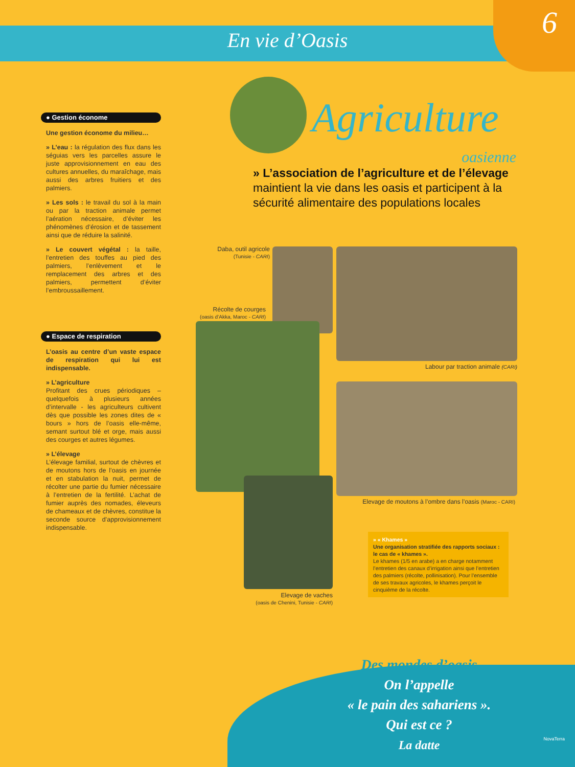En vie d’Oasis
6
● Gestion économe
Une gestion économe du milieu…
» L’eau : la régulation des flux dans les séguias vers les parcelles assure le juste approvisionnement en eau des cultures annuelles, du maraîchage, mais aussi des arbres fruitiers et des palmiers.
» Les sols : le travail du sol à la main ou par la traction animale permet l’aération nécessaire, d’éviter les phénomènes d’érosion et de tassement ainsi que de réduire la salinité.
» Le couvert végétal : la taille, l’entretien des touffes au pied des palmiers, l’enlèvement et le remplacement des arbres et des palmiers, permettent d’éviter l’embroussaillement.
● Espace de respiration
L’oasis au centre d’un vaste espace de respiration qui lui est indispensable.
» L’agriculture
Profitant des crues périodiques – quelquefois à plusieurs années d’intervalle - les agriculteurs cultivent dès que possible les zones dites de « bours » hors de l’oasis elle-même, semant surtout blé et orge, mais aussi des courges et autres légumes.
» L’élevage
L’élevage familial, surtout de chèvres et de moutons hors de l’oasis en journée et en stabulation la nuit, permet de récolter une partie du fumier nécessaire à l’entretien de la fertilité. L’achat de fumier auprès des nomades, éleveurs de chameaux et de chèvres, constitue la seconde source d’approvisionnement indispensable.
Agriculture
oasienne
» L’association de l’agriculture et de l’élevage maintient la vie dans les oasis et participent à la sécurité alimentaire des populations locales
Daba, outil agricole
(Tunisie - CARI)
Récolte de courges
(oasis d’Akka, Maroc - CARI)
Labour par traction animale (CARI)
Elevage de moutons à l’ombre dans l’oasis (Maroc - CARI)
Elevage de vaches
(oasis de Chenini, Tunisie - CARI)
» « Khames »
Une organisation stratifiée des rapports sociaux : le cas de « khames ».
Le khames (1/5 en arabe) a en charge notamment l’entretien des canaux d’irrigation ainsi que l’entretien des palmiers (récolte, pollinisation). Pour l’ensemble de ses travaux agricoles, le khames perçoit le cinquième de la récolte.
Des mondes d’oasis
On l’appelle
« le pain des sahariens ».
Qui est ce ?
La datte
NovaTerra